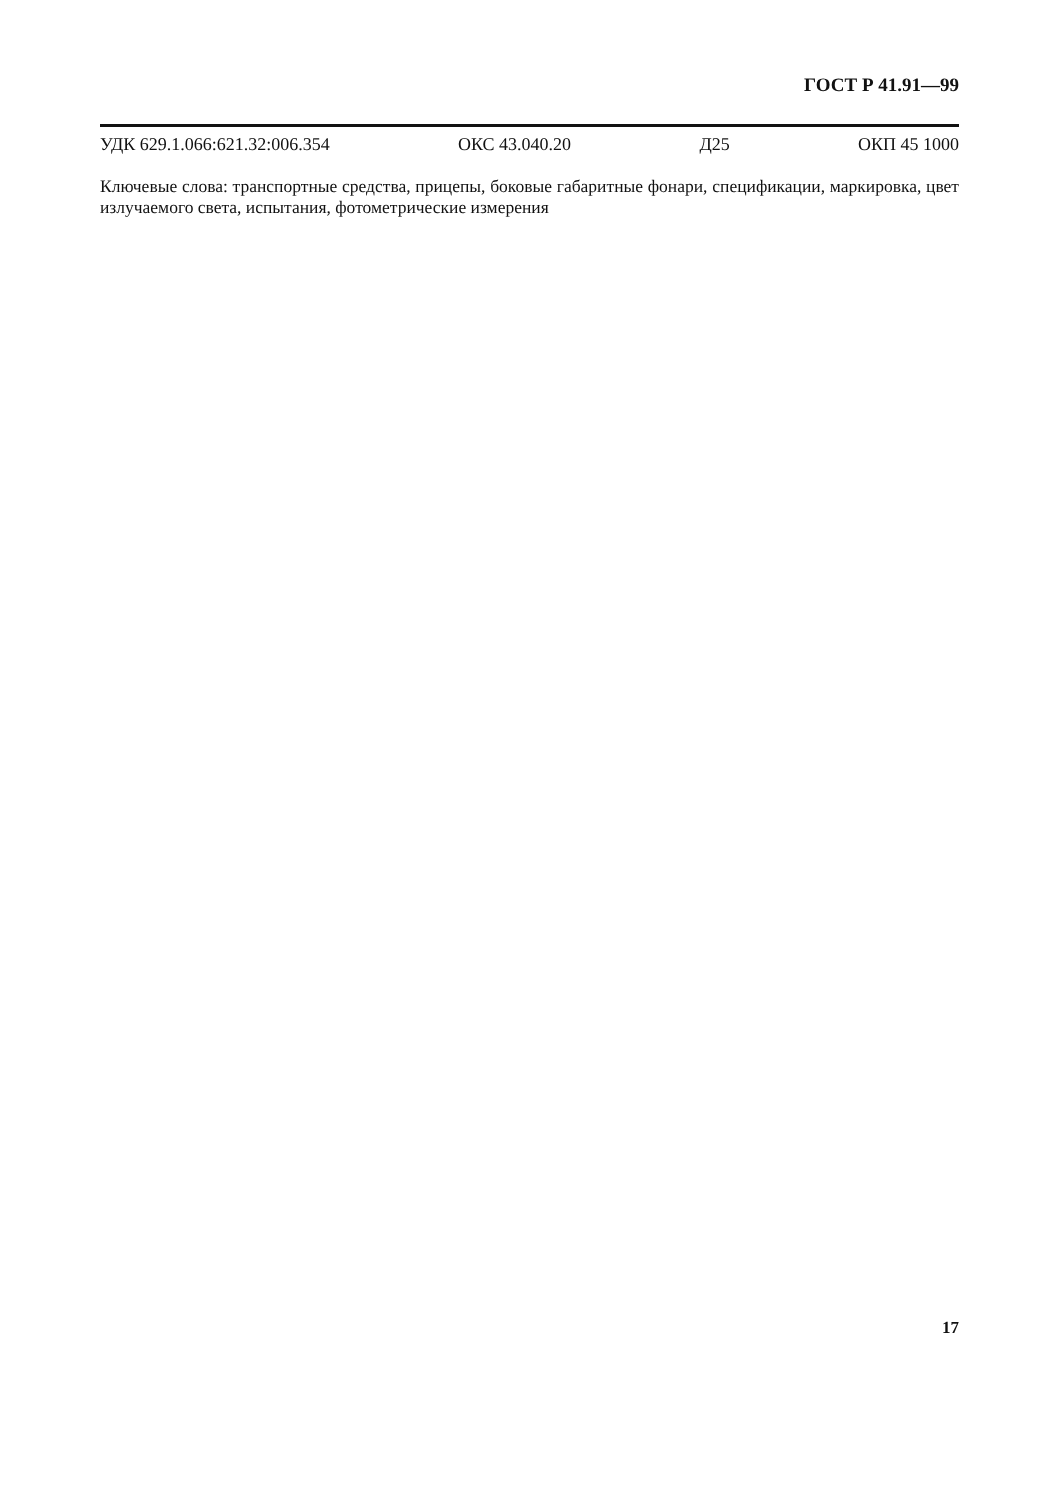ГОСТ Р 41.91—99
УДК 629.1.066:621.32:006.354 ОКС 43.040.20 Д25 ОКП 45 1000
Ключевые слова: транспортные средства, прицепы, боковые габаритные фонари, спецификации, маркировка, цвет излучаемого света, испытания, фотометрические измерения
17